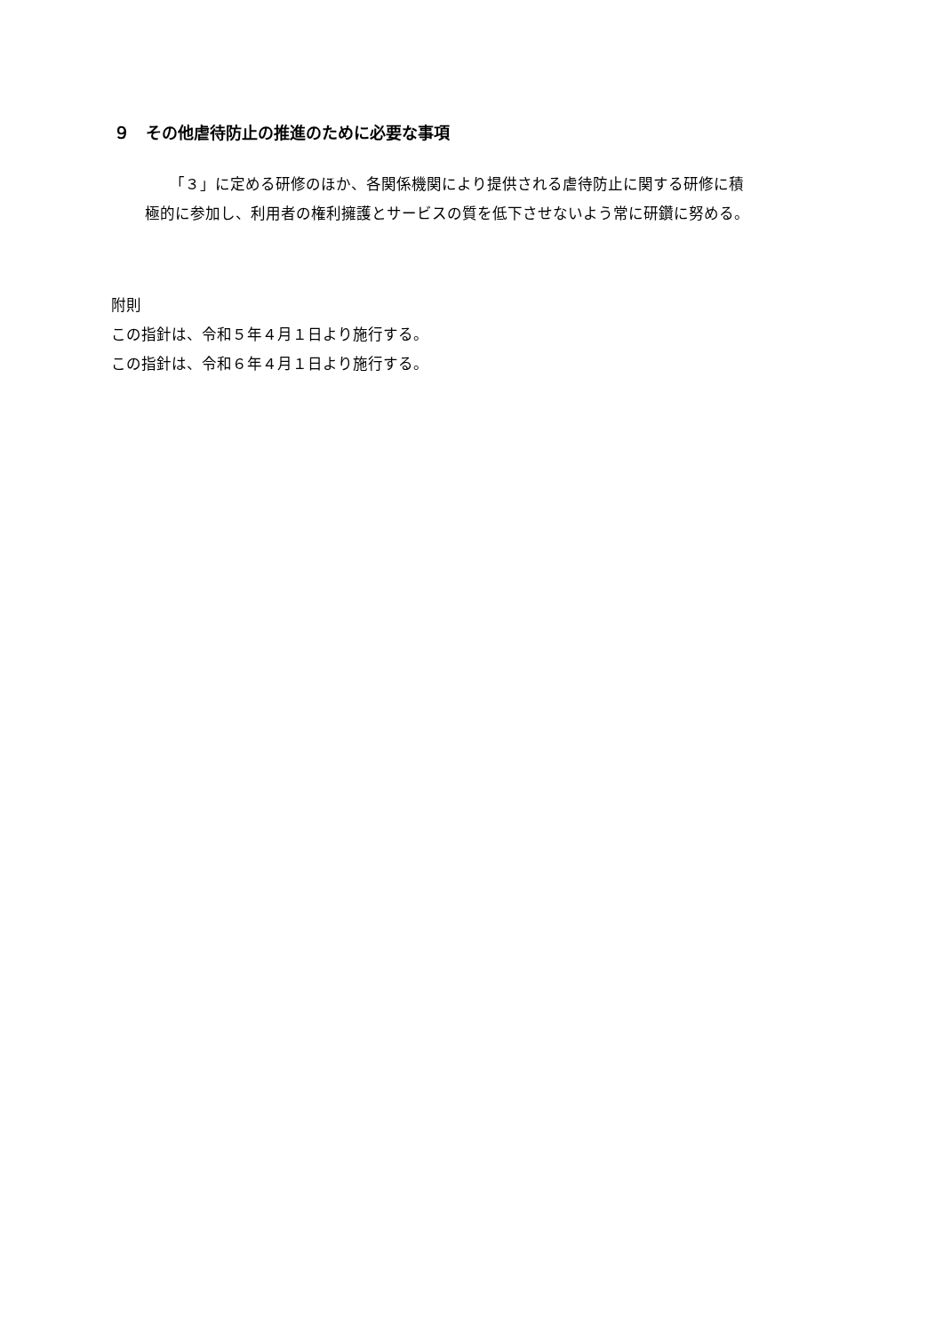９　その他虐待防止の推進のために必要な事項
「３」に定める研修のほか、各関係機関により提供される虐待防止に関する研修に積
極的に参加し、利用者の権利擁護とサービスの質を低下させないよう常に研鑽に努める。
附則
この指針は、令和５年４月１日より施行する。
この指針は、令和６年４月１日より施行する。